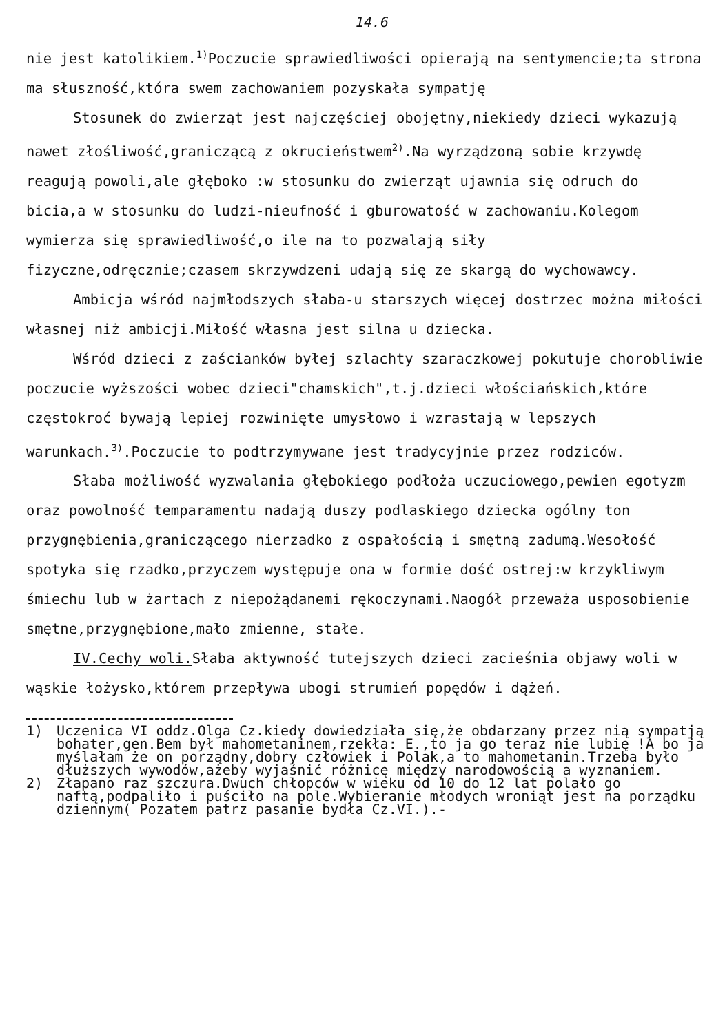14.6
nie jest katolikiem.<sup>1)</sup>Poczucie sprawiedliwości opierają na sentymencie;ta strona ma słuszność,która swem zachowaniem pozyskała sympatję
Stosunek do zwierząt jest najczęściej obojętny,niekiedy dzieci wykazują nawet złośliwość,graniczącą z okrucieństwem<sup>2)</sup>.Na wyrządzoną sobie krzywdę reagują powoli,ale głęboko :w stosunku do zwierząt ujawnia się odruch do bicia,a w stosunku do ludzi-nieufność i gburowatość w zachowaniu.Kolegom wymierza się sprawiedliwość,o ile na to pozwalają siły fizyczne,odręcznie;czasem skrzywdzeni udają się ze skargą do wychowawcy.
Ambicja wśród najmłodszych słaba-u starszych więcej dostrzec można miłości własnej niż ambicji.Miłość własna jest silna u dziecka.
Wśród dzieci z zaścianków byłej szlachty szaraczkowej pokutuje chorobliwie poczucie wyższości wobec dzieci"chamskich",t.j.dzieci włościańskich,które częstokroć bywają lepiej rozwinięte umysłowo i wzrastają w lepszych warunkach.<sup>3)</sup>.Poczucie to podtrzymywane jest tradycyjnie przez rodziców.
Słaba możliwość wyzwalania głębokiego podłoża uczuciowego,pewien egotyzm oraz powolność temparamentu nadają duszy podlaskiego dziecka ogólny ton przygnębienia,graniczącego nierzadko z ospałością i smętną zadumą.Wesołość spotyka się rzadko,przyczem występuje ona w formie dość ostrej:w krzykliwym śmiechu lub w żartach z niepożądanemi rękoczynami.Naogół przeważa usposobienie smętne,przygnębione,mało zmienne, stałe.
IV.Cechy woli. Słaba aktywność tutejszych dzieci zacieśnia objawy woli w wąskie łożysko,którem przepływa ubogi strumień popędów i dążeń.
1) Uczenica VI oddz.Olga Cz.kiedy dowiedziała się,że obdarzany przez nią sympatją bohater,gen.Bem był mahometaninem,rzekła: E.,to ja go teraz nie lubię !A bo ja myślałam że on porządny,dobry człowiek i Polak,a to mahometanin.Trzeba było dłuższych wywodów,ażeby wyjaśnić różnicę między narodowością a wyznaniem.
2) Złapano raz szczura.Dwuch chłopców w wieku od 10 do 12 lat polało go naftą,podpaliło i puściło na pole.Wybieranie młodych wroniąt jest na porządku dziennym( Pozatem patrz pasanie bydła Cz.VI.).-